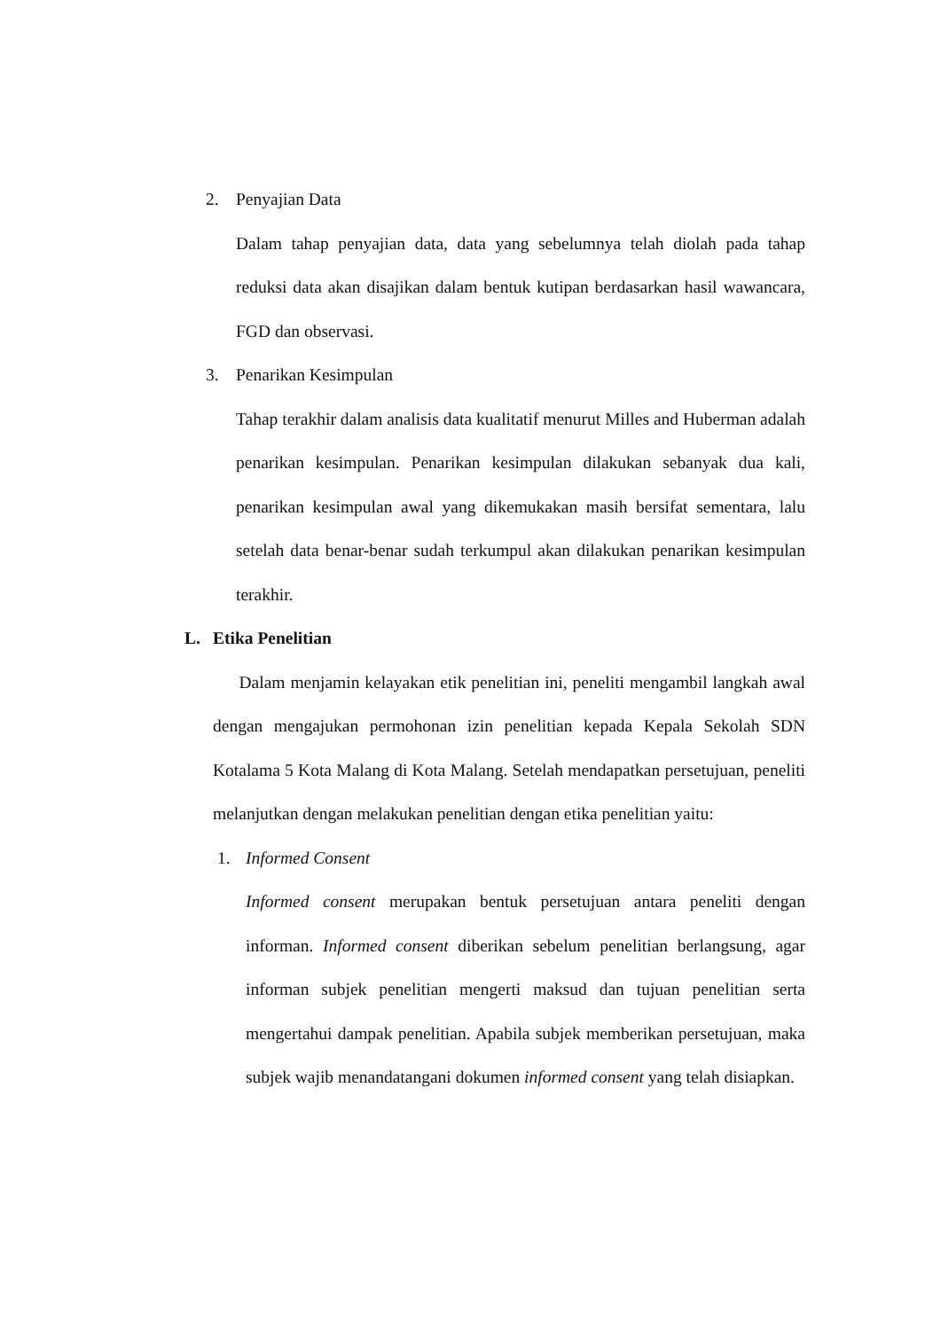2. Penyajian Data
Dalam tahap penyajian data, data yang sebelumnya telah diolah pada tahap reduksi data akan disajikan dalam bentuk kutipan berdasarkan hasil wawancara, FGD dan observasi.
3. Penarikan Kesimpulan
Tahap terakhir dalam analisis data kualitatif menurut Milles and Huberman adalah penarikan kesimpulan. Penarikan kesimpulan dilakukan sebanyak dua kali, penarikan kesimpulan awal yang dikemukakan masih bersifat sementara, lalu setelah data benar-benar sudah terkumpul akan dilakukan penarikan kesimpulan terakhir.
L. Etika Penelitian
Dalam menjamin kelayakan etik penelitian ini, peneliti mengambil langkah awal dengan mengajukan permohonan izin penelitian kepada Kepala Sekolah SDN Kotalama 5 Kota Malang di Kota Malang. Setelah mendapatkan persetujuan, peneliti melanjutkan dengan melakukan penelitian dengan etika penelitian yaitu:
1. Informed Consent
Informed consent merupakan bentuk persetujuan antara peneliti dengan informan. Informed consent diberikan sebelum penelitian berlangsung, agar informan subjek penelitian mengerti maksud dan tujuan penelitian serta mengertahui dampak penelitian. Apabila subjek memberikan persetujuan, maka subjek wajib menandatangani dokumen informed consent yang telah disiapkan.